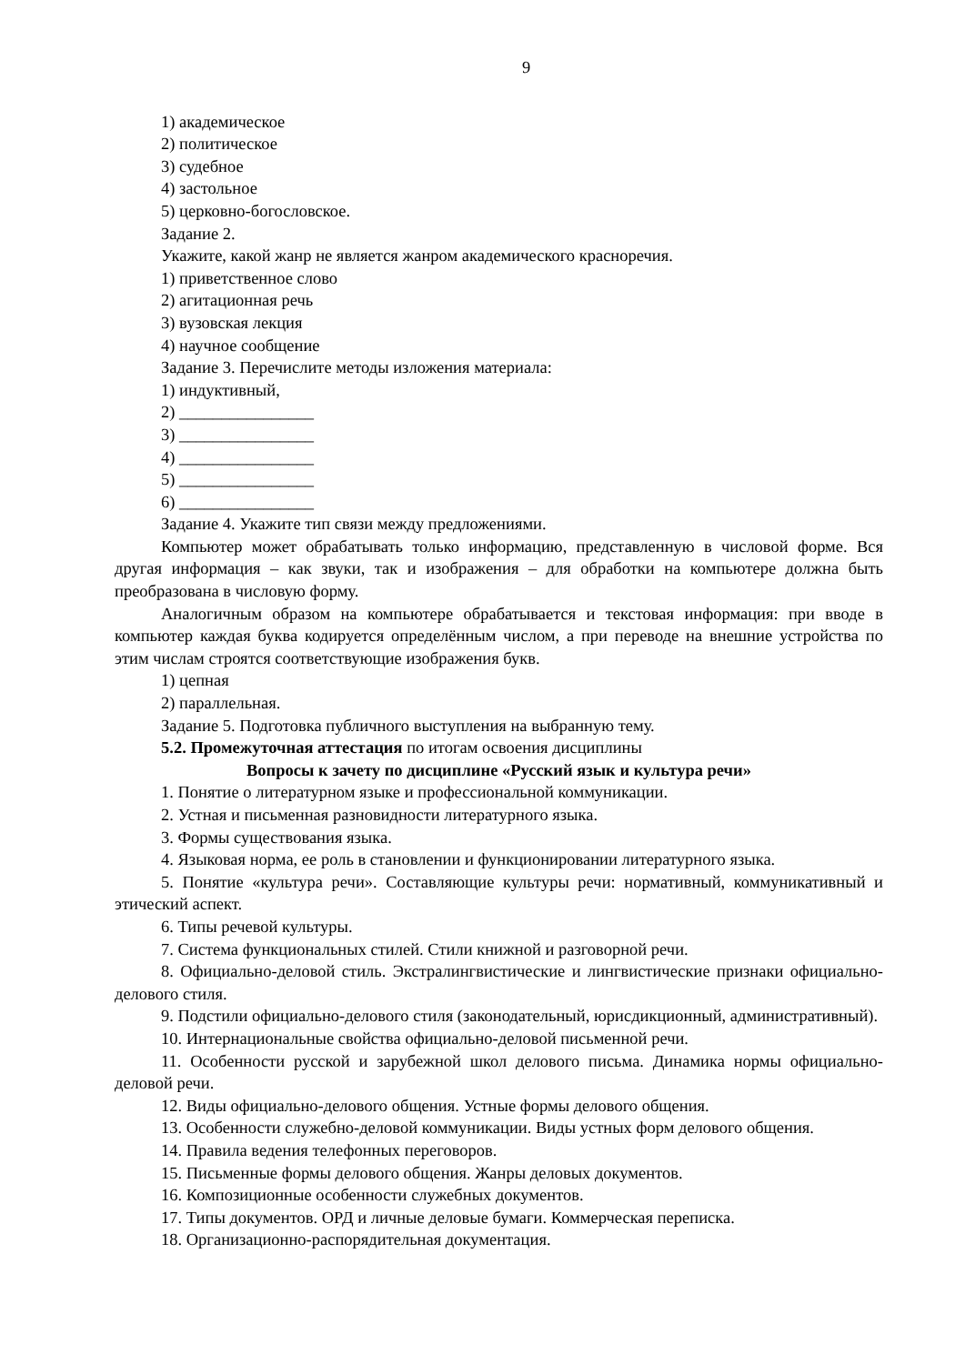9
1) академическое
2) политическое
3) судебное
4) застольное
5) церковно-богословское.
Задание 2.
Укажите, какой жанр не является жанром академического красноречия.
1) приветственное слово
2) агитационная речь
3) вузовская лекция
4) научное сообщение
Задание 3. Перечислите методы изложения материала:
1) индуктивный,
2) ________________
3) ________________
4) ________________
5) ________________
6) ________________
Задание 4. Укажите тип связи между предложениями.
Компьютер может обрабатывать только информацию, представленную в числовой форме. Вся другая информация – как звуки, так и изображения – для обработки на компьютере должна быть преобразована в числовую форму.
Аналогичным образом на компьютере обрабатывается и текстовая информация: при вводе в компьютер каждая буква кодируется определённым числом, а при переводе на внешние устройства по этим числам строятся соответствующие изображения букв.
1) цепная
2) параллельная.
Задание 5. Подготовка публичного выступления на выбранную тему.
5.2. Промежуточная аттестация по итогам освоения дисциплины
Вопросы к зачету по дисциплине «Русский язык и культура речи»
1. Понятие о литературном языке и профессиональной коммуникации.
2. Устная и письменная разновидности литературного языка.
3. Формы существования языка.
4. Языковая норма, ее роль в становлении и функционировании литературного языка.
5. Понятие «культура речи». Составляющие культуры речи: нормативный, коммуникативный и этический аспект.
6. Типы речевой культуры.
7. Система функциональных стилей. Стили книжной и разговорной речи.
8. Официально-деловой стиль. Экстралингвистические и лингвистические признаки официально-делового стиля.
9. Подстили официально-делового стиля (законодательный, юрисдикционный, административный).
10. Интернациональные свойства официально-деловой письменной речи.
11. Особенности русской и зарубежной школ делового письма. Динамика нормы официально-деловой речи.
12. Виды официально-делового общения. Устные формы делового общения.
13. Особенности служебно-деловой коммуникации. Виды устных форм делового общения.
14. Правила ведения телефонных переговоров.
15. Письменные формы делового общения. Жанры деловых документов.
16. Композиционные особенности служебных документов.
17. Типы документов. ОРД и личные деловые бумаги. Коммерческая переписка.
18. Организационно-распорядительная документация.